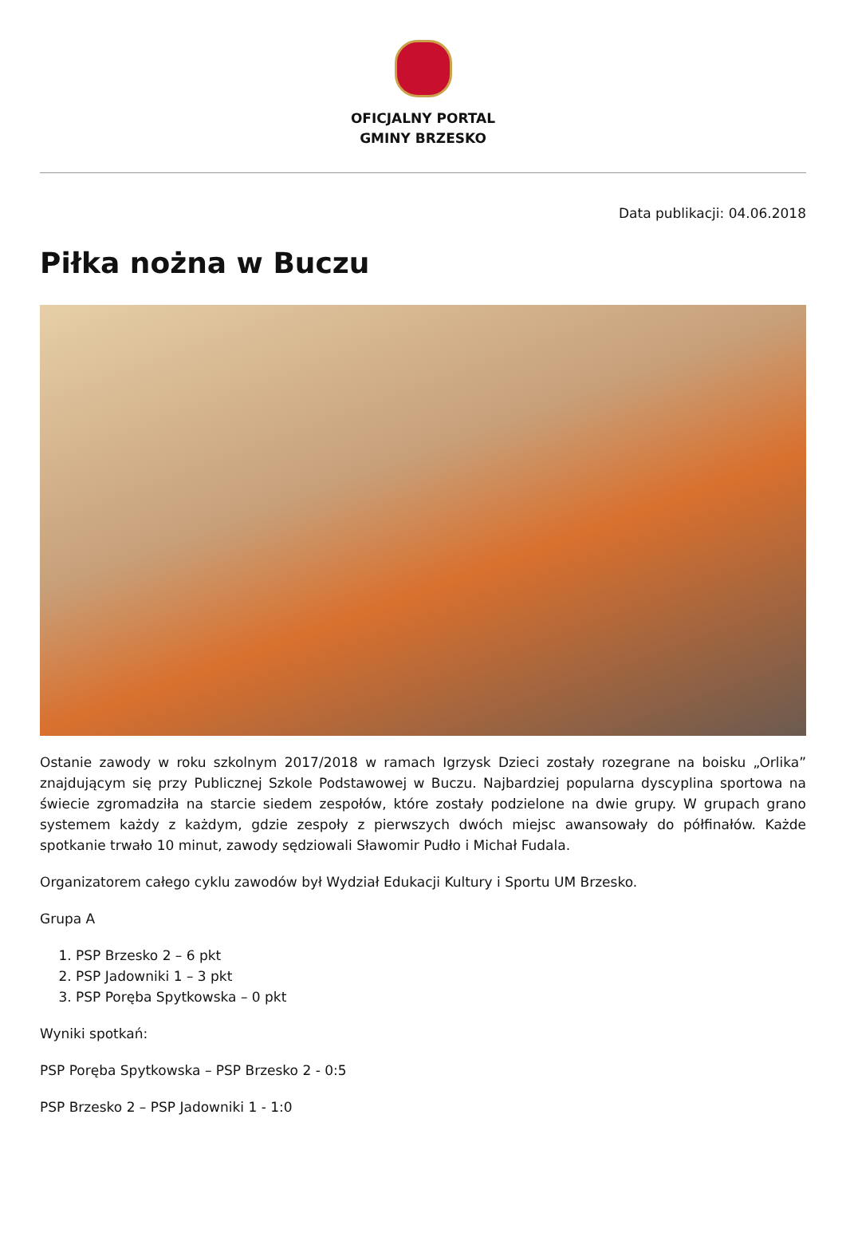OFICJALNY PORTAL
GMINY BRZESKO
Data publikacji: 04.06.2018
Piłka nożna w Buczu
Ostanie zawody w roku szkolnym 2017/2018 w ramach Igrzysk Dzieci zostały rozegrane na boisku „Orlika” znajdującym się przy Publicznej Szkole Podstawowej w Buczu. Najbardziej popularna dyscyplina sportowa na świecie zgromadziła na starcie siedem zespołów, które zostały podzielone na dwie grupy. W grupach grano systemem każdy z każdym, gdzie zespoły z pierwszych dwóch miejsc awansowały do półfinałów. Każde spotkanie trwało 10 minut, zawody sędziowali Sławomir Pudło i Michał Fudala.
Organizatorem całego cyklu zawodów był Wydział Edukacji Kultury i Sportu UM Brzesko.
Grupa A
1. PSP Brzesko 2 – 6 pkt
2. PSP Jadowniki 1 – 3 pkt
3. PSP Poręba Spytkowska – 0 pkt
Wyniki spotkań:
PSP Poręba Spytkowska – PSP Brzesko 2 - 0:5
PSP Brzesko 2 – PSP Jadowniki 1 - 1:0